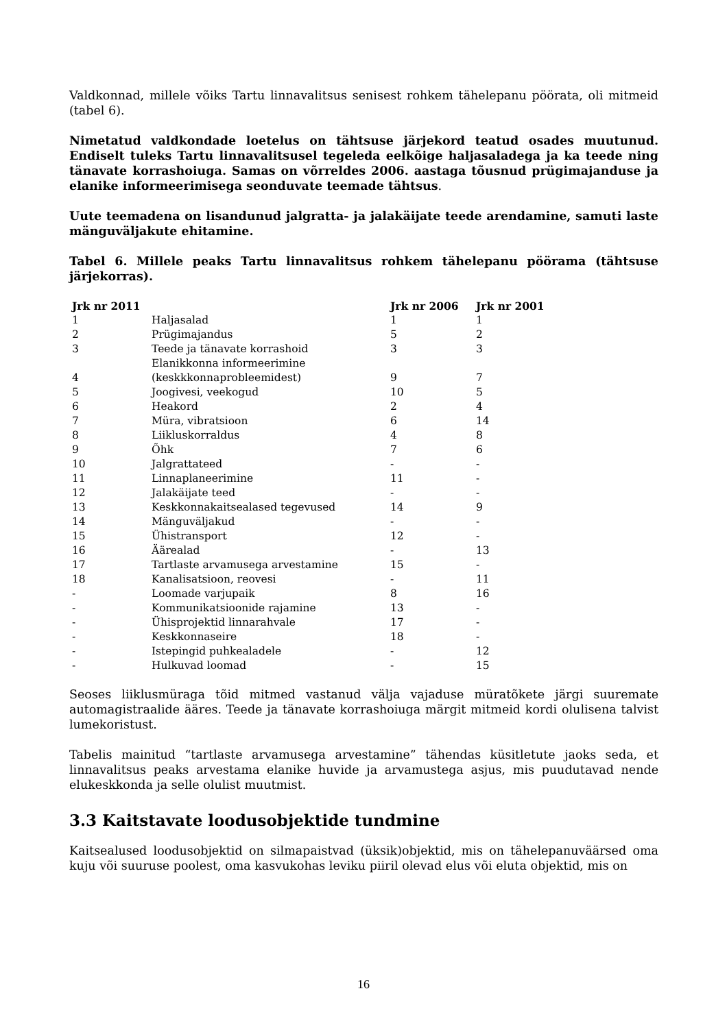Valdkonnad, millele võiks Tartu linnavalitsus senisest rohkem tähelepanu pöörata, oli mitmeid (tabel 6).
Nimetatud valdkondade loetelus on tähtsuse järjekord teatud osades muutunud. Endiselt tuleks Tartu linnavalitsusel tegeleda eelkõige haljasaladega ja ka teede ning tänavate korrashoiuga. Samas on võrreldes 2006. aastaga tõusnud prügimajanduse ja elanike informeerimisega seonduvate teemade tähtsus.
Uute teemadena on lisandunud jalgratta- ja jalakäijate teede arendamine, samuti laste mänguväljakute ehitamine.
Tabel 6. Millele peaks Tartu linnavalitsus rohkem tähelepanu pöörama (tähtsuse järjekorras).
| Jrk nr 2011 | | Jrk nr 2006 | Jrk nr 2001 |
| --- | --- | --- | --- |
| 1 | Haljasalad | 1 | 1 |
| 2 | Prügimajandus | 5 | 2 |
| 3 | Teede ja tänavate korrashoid | 3 | 3 |
| 4 | Elanikkonna informeerimine (keskkkonnaprobleemidest) | 9 | 7 |
| 5 | Joogivesi, veekogud | 10 | 5 |
| 6 | Heakord | 2 | 4 |
| 7 | Müra, vibratsioon | 6 | 14 |
| 8 | Liikluskorraldus | 4 | 8 |
| 9 | Õhk | 7 | 6 |
| 10 | Jalgrattateed | - | - |
| 11 | Linnaplaneerimine | 11 | - |
| 12 | Jalakäijate teed | - | - |
| 13 | Keskkonnakaitsealased tegevused | 14 | 9 |
| 14 | Mänguväljakud | - | - |
| 15 | Ühistransport | 12 | - |
| 16 | Äärealad | - | 13 |
| 17 | Tartlaste arvamusega arvestamine | 15 | - |
| 18 | Kanalisatsioon, reovesi | - | 11 |
| - | Loomade varjupaik | 8 | 16 |
| - | Kommunikatsioonide rajamine | 13 | - |
| - | Ühisprojektid linnarahvale | 17 | - |
| - | Keskkonnaseire | 18 | - |
| - | Istepingid puhkealadele | - | 12 |
| - | Hulkuvad loomad | - | 15 |
Seoses liiklusmüraga tõid mitmed vastanud välja vajaduse müratõkete järgi suuremate automagistraalide ääres. Teede ja tänavate korrashoiuga märgit mitmeid kordi olulisena talvist lumekoristust.
Tabelis mainitud “tartlaste arvamusega arvestamine” tähendas küsitletute jaoks seda, et linnavalitsus peaks arvestama elanike huvide ja arvamustega asjus, mis puudutavad nende elukeskkonda ja selle olulist muutmist.
3.3 Kaitstavate loodusobjektide tundmine
Kaitsealused loodusobjektid on silmapaistvad (üksik)objektid, mis on tähelepanuväärsed oma kuju või suuruse poolest, oma kasvukohas leviku piiril olevad elus või eluta objektid, mis on
16